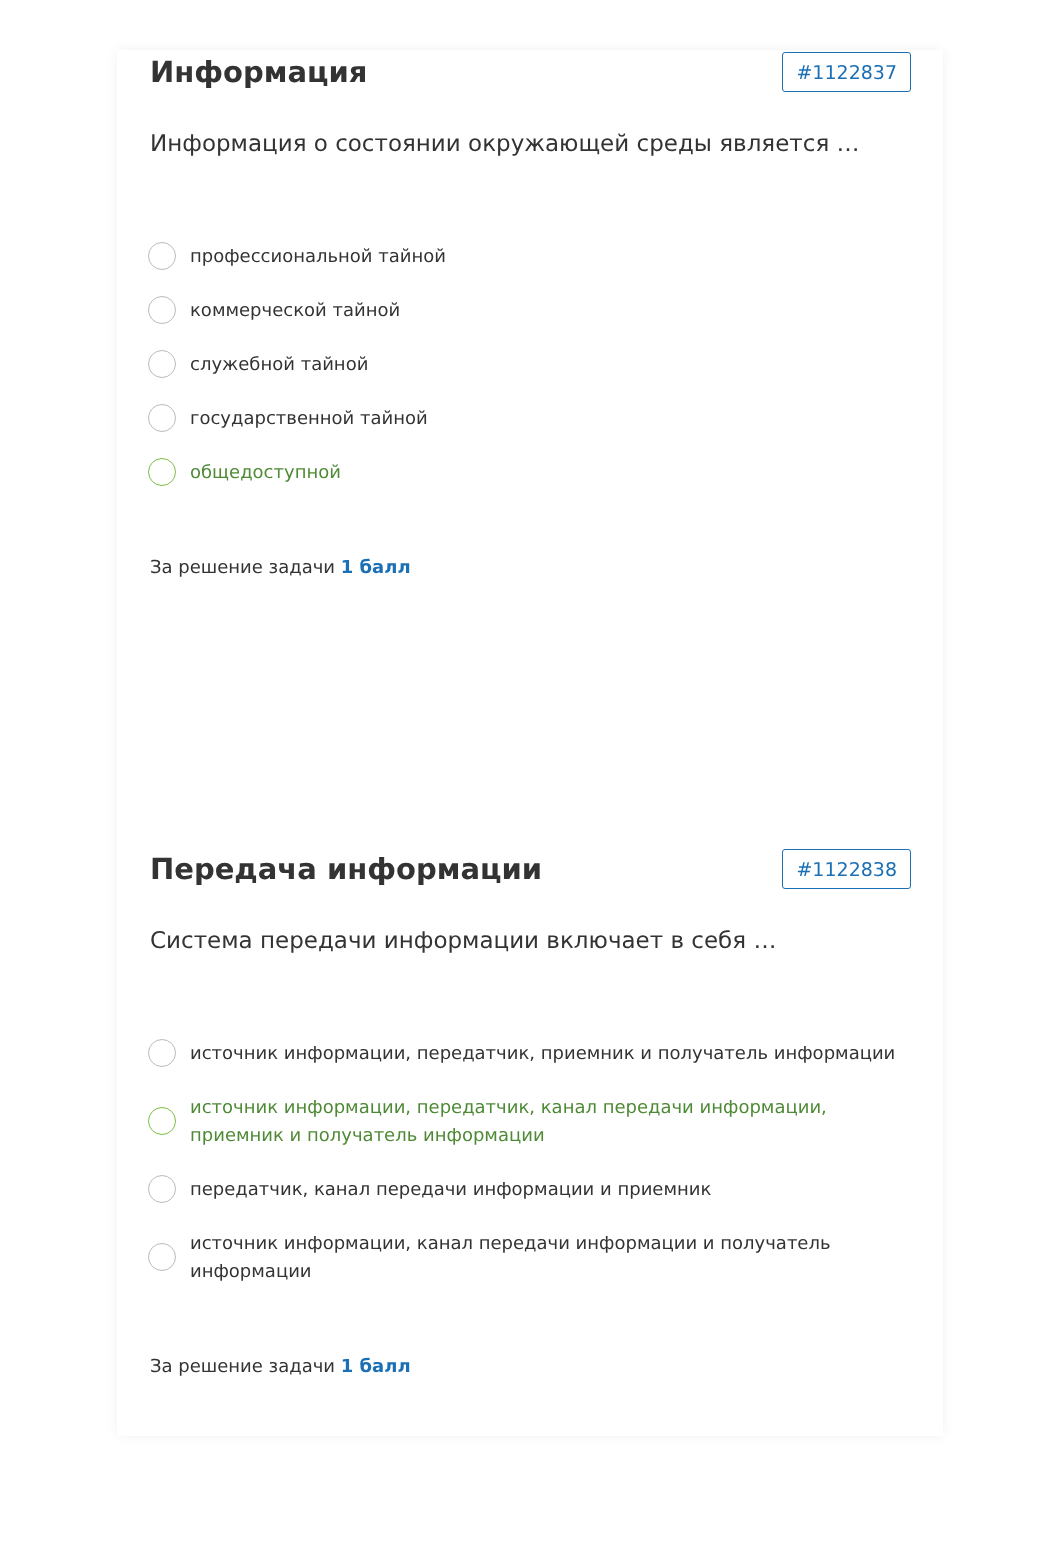Информация
#1122837
Информация о состоянии окружающей среды является …
профессиональной тайной
коммерческой тайной
служебной тайной
государственной тайной
общедоступной
За решение задачи 1 балл
Передача информации
#1122838
Система передачи информации включает в себя …
источник информации, передатчик, приемник и получатель информации
источник информации, передатчик, канал передачи информации, приемник и получатель информации
передатчик, канал передачи информации и приемник
источник информации, канал передачи информации и получатель информации
За решение задачи 1 балл